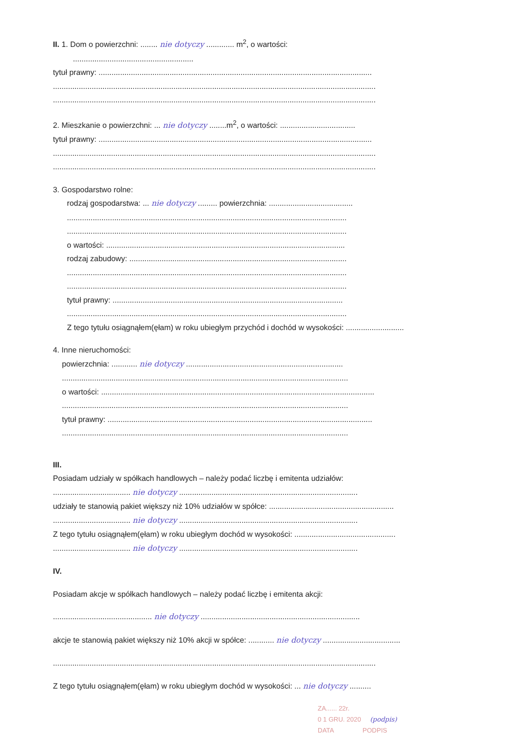II. 1. Dom o powierzchni: ........ nie dotyczy ............. m<sup>2</sup>, o wartości:
........................................................
tytuł prawny: ...............................................................................................................................
......................................................................................................................................................
......................................................................................................................................................
2. Mieszkanie o powierzchni: ... nie dotyczy ........m<sup>2</sup>, o wartości: ...................................
tytuł prawny: ...............................................................................................................................
......................................................................................................................................................
......................................................................................................................................................
3. Gospodarstwo rolne:
rodzaj gospodarstwa: ... nie dotyczy ......... powierzchnia: .......................................
..................................................................................................................................
..................................................................................................................................
o wartości: ...............................................................................................................
rodzaj zabudowy: .....................................................................................................
..................................................................................................................................
..................................................................................................................................
tytuł prawny: ...........................................................................................................
..................................................................................................................................
Z tego tytułu osiągnąłem(ęłam) w roku ubiegłym przychód i dochód w wysokości: ...........................
4. Inne nieruchomości:
powierzchnia: ............ nie dotyczy .........................................................................
.....................................................................................................................................
o wartości: ...............................................................................................................................
.....................................................................................................................................
tytuł prawny: ...........................................................................................................................
.....................................................................................................................................
III.
Posiadam udziały w spółkach handlowych – należy podać liczbę i emitenta udziałów:
.................................... nie dotyczy ...................................................................................
udziały te stanowią pakiet większy niż 10% udziałów w spółce: ..........................................................
.................................... nie dotyczy ...................................................................................
Z tego tytułu osiągnąłem(ęłam) w roku ubiegłym dochód w wysokości: ...............................................
.................................... nie dotyczy ...................................................................................
IV.
Posiadam akcje w spółkach handlowych – należy podać liczbę i emitenta akcji:
.............................................. nie dotyczy ..........................................................................
akcje te stanowią pakiet większy niż 10% akcji w spółce: ............ nie dotyczy ....................................
......................................................................................................................................................
Z tego tytułu osiągnąłem(ęłam) w roku ubiegłym dochód w wysokości: ... nie dotyczy ..........
ZA...... 22r.
0 1 GRU. 2020 (podpis)
DATA PODPIS